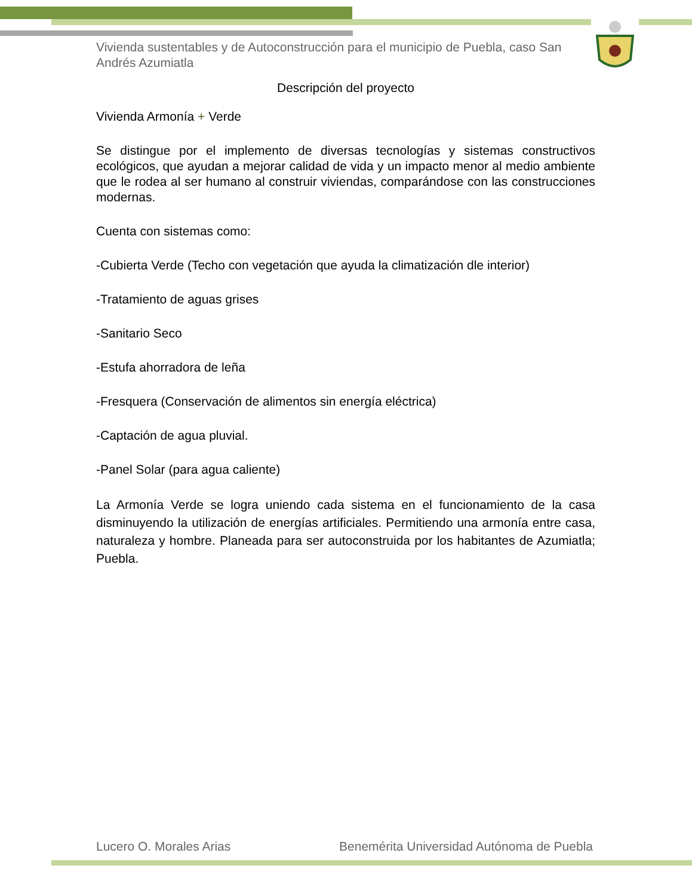Vivienda sustentables y de Autoconstrucción para el municipio de Puebla, caso San Andrés Azumiatla
Descripción del proyecto
Vivienda Armonía + Verde
Se distingue por el implemento de diversas tecnologías y sistemas constructivos ecológicos, que ayudan a mejorar calidad de vida y un impacto menor al medio ambiente que le rodea al ser humano al construir viviendas, comparándose con las construcciones modernas.
Cuenta con sistemas como:
-Cubierta Verde (Techo con vegetación que ayuda la climatización dle interior)
-Tratamiento de aguas grises
-Sanitario Seco
-Estufa ahorradora de leña
-Fresquera (Conservación de alimentos sin energía eléctrica)
-Captación de agua pluvial.
-Panel Solar (para agua caliente)
La Armonía Verde se logra uniendo cada sistema en el funcionamiento de la casa disminuyendo la utilización de energías artificiales. Permitiendo una armonía entre casa, naturaleza y hombre. Planeada para ser autoconstruida por los habitantes de Azumiatla; Puebla.
Lucero O. Morales Arias Benemérita Universidad Autónoma de Puebla